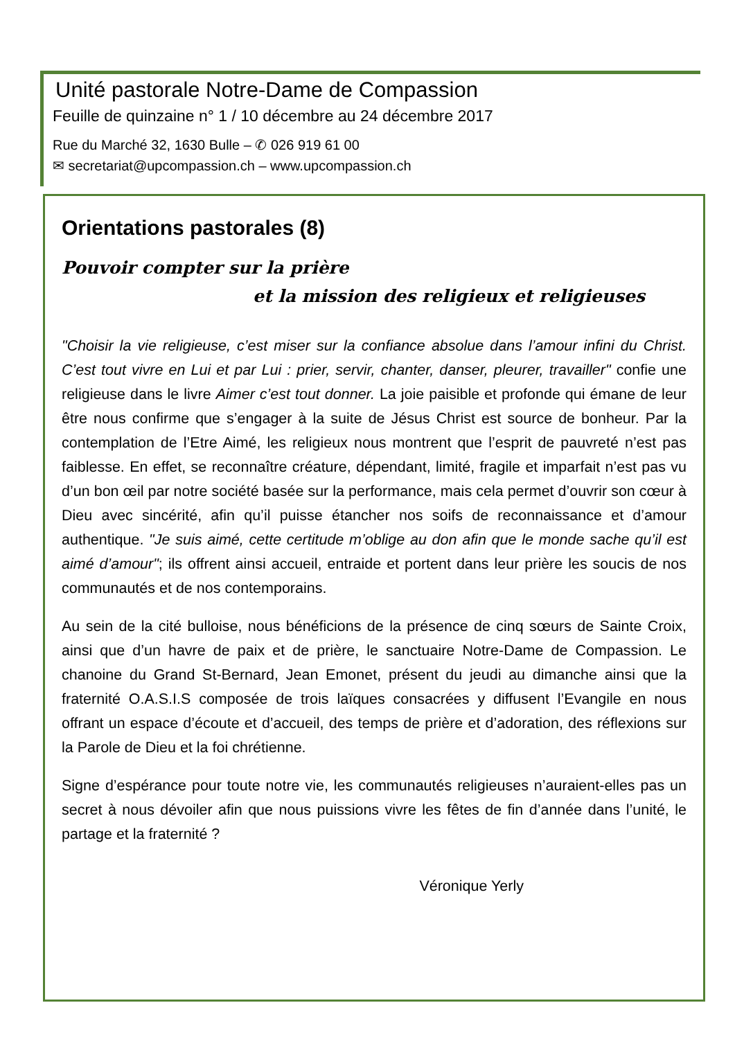Unité pastorale Notre-Dame de Compassion
Feuille de quinzaine n° 1 / 10 décembre au 24 décembre 2017
Rue du Marché 32, 1630 Bulle – ✆ 026 919 61 00
✉ secretariat@upcompassion.ch – www.upcompassion.ch
Orientations pastorales (8)
Pouvoir compter sur la prière
et la mission des religieux et religieuses
"Choisir la vie religieuse, c’est miser sur la confiance absolue dans l’amour infini du Christ. C’est tout vivre en Lui et par Lui : prier, servir, chanter, danser, pleurer, travailler" confie une religieuse dans le livre Aimer c’est tout donner. La joie paisible et profonde qui émane de leur être nous confirme que s’engager à la suite de Jésus Christ est source de bonheur. Par la contemplation de l’Etre Aimé, les religieux nous montrent que l’esprit de pauvreté n’est pas faiblesse. En effet, se reconnaître créature, dépendant, limité, fragile et imparfait n’est pas vu d’un bon œil par notre société basée sur la performance, mais cela permet d’ouvrir son cœur à Dieu avec sincérité, afin qu’il puisse étancher nos soifs de reconnaissance et d’amour authentique. "Je suis aimé, cette certitude m’oblige au don afin que le monde sache qu’il est aimé d’amour"; ils offrent ainsi accueil, entraide et portent dans leur prière les soucis de nos communautés et de nos contemporains.
Au sein de la cité bulloise, nous bénéficions de la présence de cinq sœurs de Sainte Croix, ainsi que d’un havre de paix et de prière, le sanctuaire Notre-Dame de Compassion. Le chanoine du Grand St-Bernard, Jean Emonet, présent du jeudi au dimanche ainsi que la fraternité O.A.S.I.S composée de trois laïques consacrées y diffusent l’Evangile en nous offrant un espace d’écoute et d’accueil, des temps de prière et d’adoration, des réflexions sur la Parole de Dieu et la foi chrétienne.
Signe d’espérance pour toute notre vie, les communautés religieuses n’auraient-elles pas un secret à nous dévoiler afin que nous puissions vivre les fêtes de fin d’année dans l’unité, le partage et la fraternité ?
Véronique Yerly